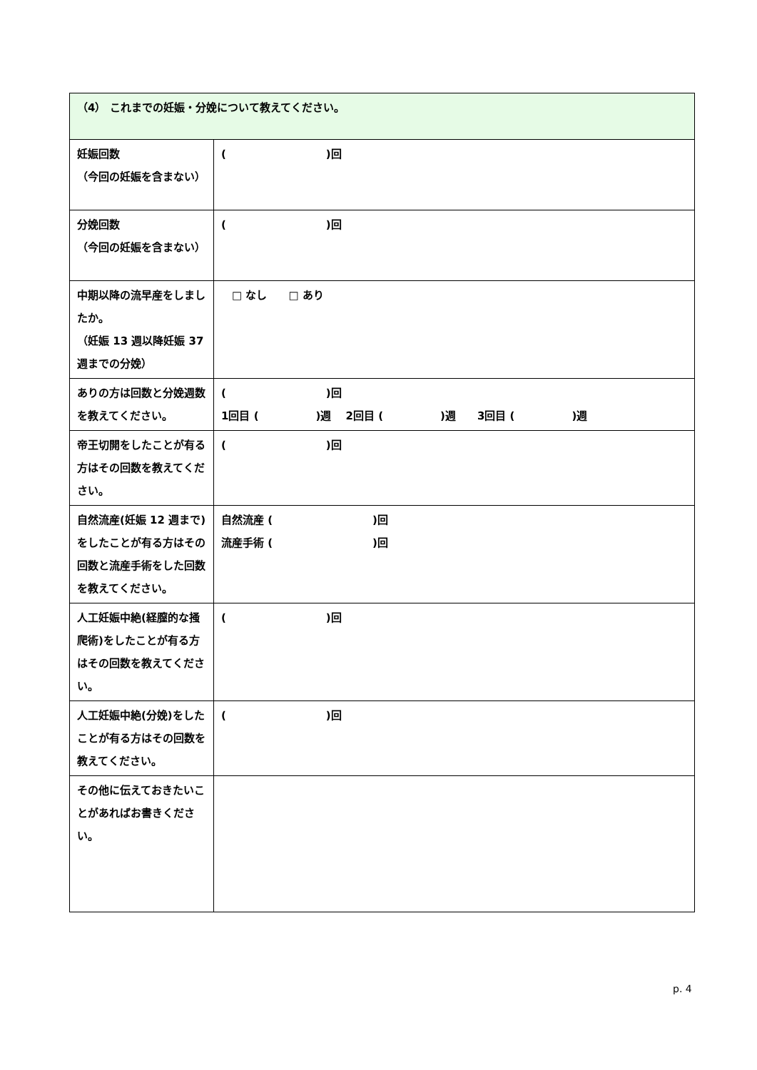| （4） これまでの妊娠・分娩について教えてください。 | |
| 妊娠回数 （今回の妊娠を含まない） | ( )回 |
| 分娩回数 （今回の妊娠を含まない） | ( )回 |
| 中期以降の流早産をしましたか。 （妊娠 13 週以降妊娠 37 週までの分娩） | □ なし □ あり |
| ありの方は回数と分娩週数を教えてください。 | ( )回 1回目 ( )週 2回目 ( )週 3回目 ( )週 |
| 帝王切開をしたことが有る方はその回数を教えてください。 | ( )回 |
| 自然流産(妊娠 12 週まで)をしたことが有る方はその回数と流産手術をした回数を教えてください。 | 自然流産 ( )回 流産手術 ( )回 |
| 人工妊娠中絶(経膣的な掻爬術)をしたことが有る方はその回数を教えてください。 | ( )回 |
| 人工妊娠中絶(分娩)をしたことが有る方はその回数を教えてください。 | ( )回 |
| その他に伝えておきたいことがあればお書きください。 | |
p. 4